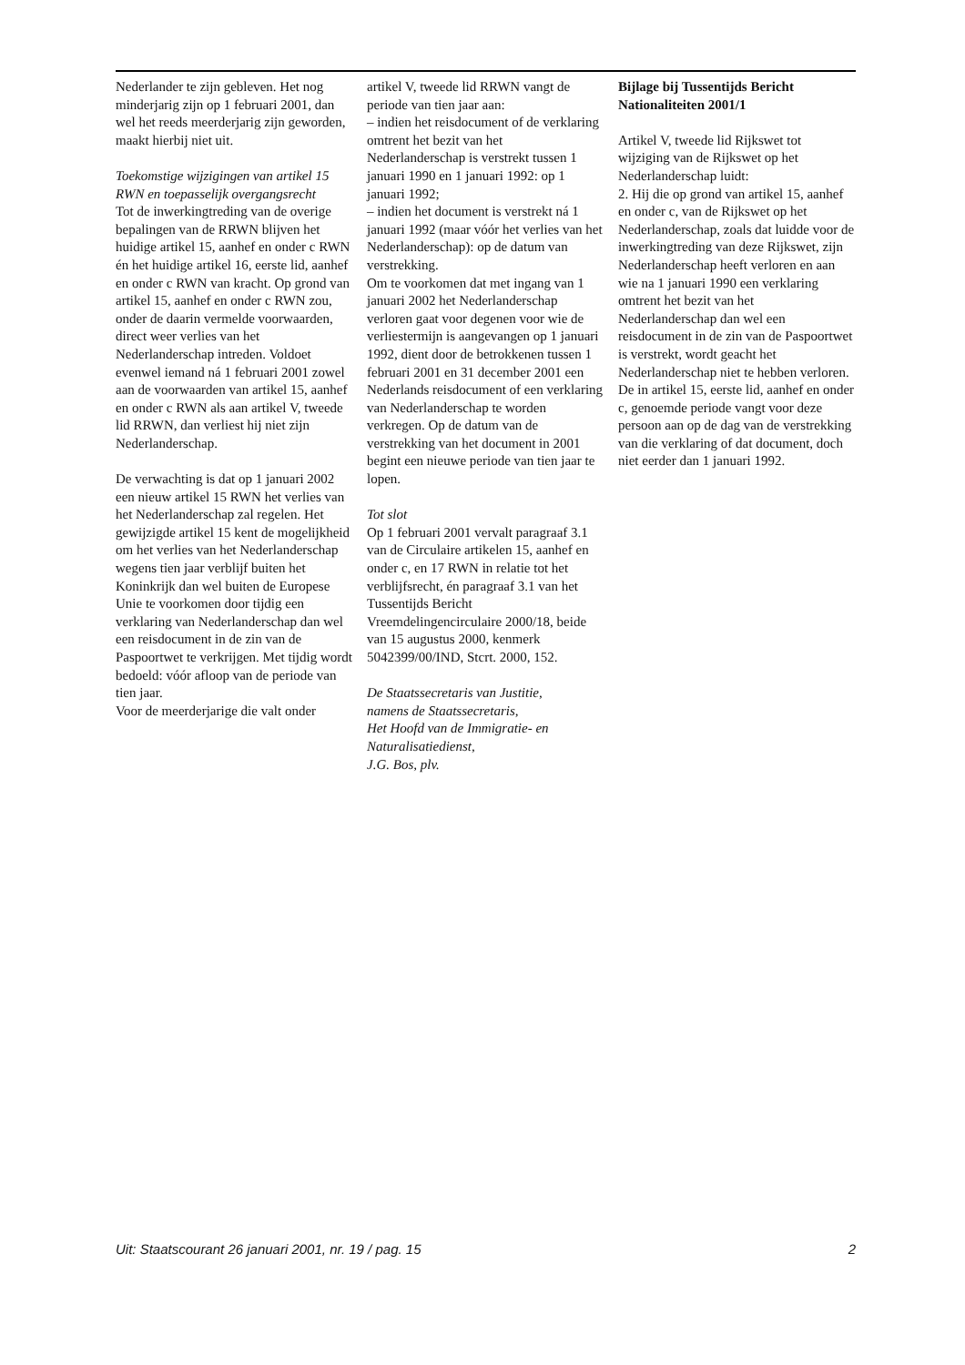Nederlander te zijn gebleven. Het nog minderjarig zijn op 1 februari 2001, dan wel het reeds meerderjarig zijn geworden, maakt hierbij niet uit.
Toekomstige wijzigingen van artikel 15 RWN en toepasselijk overgangsrecht
Tot de inwerkingtreding van de overige bepalingen van de RRWN blijven het huidige artikel 15, aanhef en onder c RWN én het huidige artikel 16, eerste lid, aanhef en onder c RWN van kracht. Op grond van artikel 15, aanhef en onder c RWN zou, onder de daarin vermelde voorwaarden, direct weer verlies van het Nederlanderschap intreden. Voldoet evenwel iemand ná 1 februari 2001 zowel aan de voorwaarden van artikel 15, aanhef en onder c RWN als aan artikel V, tweede lid RRWN, dan verliest hij niet zijn Nederlanderschap.
De verwachting is dat op 1 januari 2002 een nieuw artikel 15 RWN het verlies van het Nederlanderschap zal regelen. Het gewijzigde artikel 15 kent de mogelijkheid om het verlies van het Nederlanderschap wegens tien jaar verblijf buiten het Koninkrijk dan wel buiten de Europese Unie te voorkomen door tijdig een verklaring van Nederlanderschap dan wel een reisdocument in de zin van de Paspoortwet te verkrijgen. Met tijdig wordt bedoeld: vóór afloop van de periode van tien jaar.
Voor de meerderjarige die valt onder
artikel V, tweede lid RRWN vangt de periode van tien jaar aan:
– indien het reisdocument of de verklaring omtrent het bezit van het Nederlanderschap is verstrekt tussen 1 januari 1990 en 1 januari 1992: op 1 januari 1992;
– indien het document is verstrekt ná 1 januari 1992 (maar vóór het verlies van het Nederlanderschap): op de datum van verstrekking.
Om te voorkomen dat met ingang van 1 januari 2002 het Nederlanderschap verloren gaat voor degenen voor wie de verliestermijn is aangevangen op 1 januari 1992, dient door de betrokkenen tussen 1 februari 2001 en 31 december 2001 een Nederlands reisdocument of een verklaring van Nederlanderschap te worden verkregen. Op de datum van de verstrekking van het document in 2001 begint een nieuwe periode van tien jaar te lopen.
Tot slot
Op 1 februari 2001 vervalt paragraaf 3.1 van de Circulaire artikelen 15, aanhef en onder c, en 17 RWN in relatie tot het verblijfsrecht, én paragraaf 3.1 van het Tussentijds Bericht Vreemdelingencirculaire 2000/18, beide van 15 augustus 2000, kenmerk 5042399/00/IND, Stcrt. 2000, 152.
De Staatssecretaris van Justitie,
namens de Staatssecretaris,
Het Hoofd van de Immigratie- en Naturalisatiedienst,
J.G. Bos, plv.
Bijlage bij Tussentijds Bericht Nationaliteiten 2001/1
Artikel V, tweede lid Rijkswet tot wijziging van de Rijkswet op het Nederlanderschap luidt:
2. Hij die op grond van artikel 15, aanhef en onder c, van de Rijkswet op het Nederlanderschap, zoals dat luidde voor de inwerkingtreding van deze Rijkswet, zijn Nederlanderschap heeft verloren en aan wie na 1 januari 1990 een verklaring omtrent het bezit van het Nederlanderschap dan wel een reisdocument in de zin van de Paspoortwet is verstrekt, wordt geacht het Nederlanderschap niet te hebben verloren. De in artikel 15, eerste lid, aanhef en onder c, genoemde periode vangt voor deze persoon aan op de dag van de verstrekking van die verklaring of dat document, doch niet eerder dan 1 januari 1992.
Uit: Staatscourant 26 januari 2001, nr. 19 / pag. 15 2